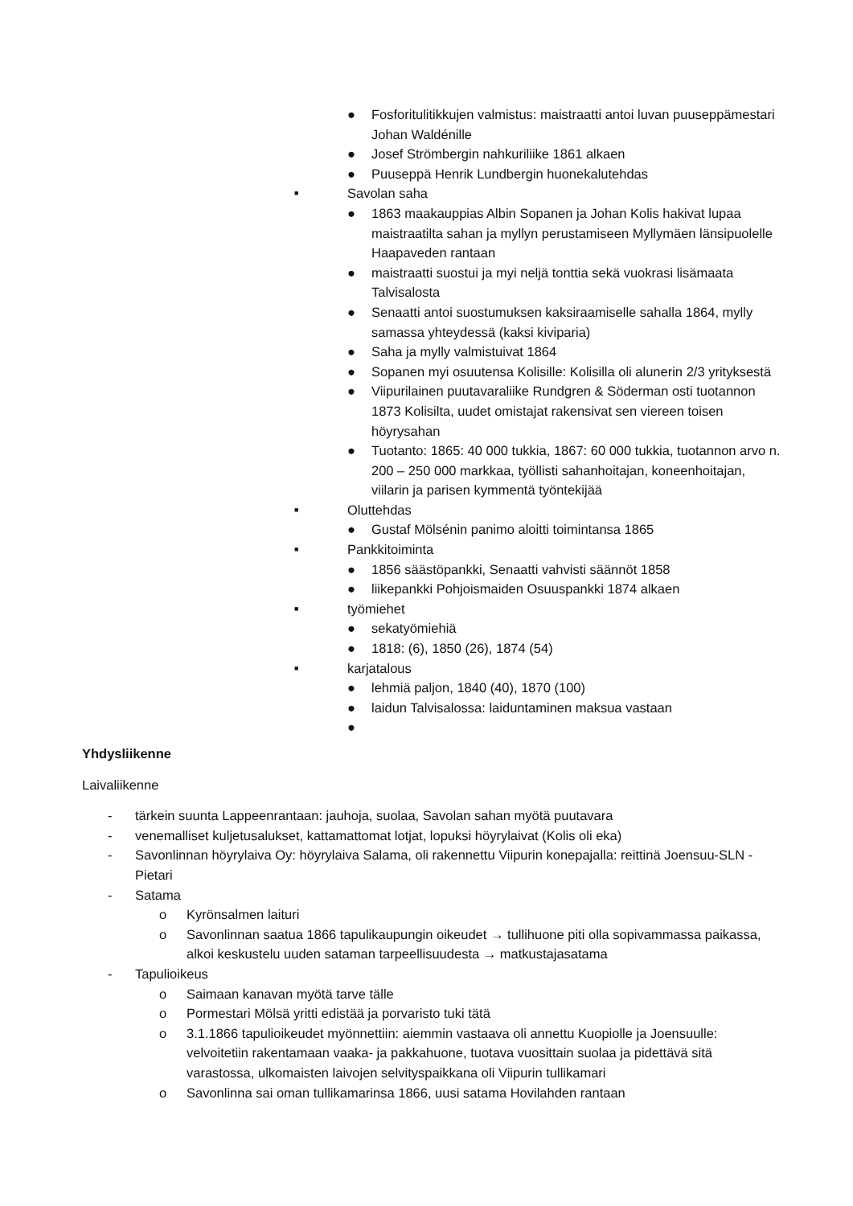● Fosforitulitikkujen valmistus: maistraatti antoi luvan puuseppämestari Johan Waldénille
● Josef Strömbergin nahkuriliike 1861 alkaen
● Puuseppä Henrik Lundbergin huonekalutehdas
■ Savolan saha
● 1863 maakauppias Albin Sopanen ja Johan Kolis hakivat lupaa maistraatilta sahan ja myllyn perustamiseen Myllymäen länsipuolelle Haapaveden rantaan
● maistraatti suostui ja myi neljä tonttia sekä vuokrasi lisämaata Talvisalosta
● Senaatti antoi suostumuksen kaksiraamiselle sahalla 1864, mylly samassa yhteydessä (kaksi kiviparia)
● Saha ja mylly valmistuivat 1864
● Sopanen myi osuutensa Kolisille: Kolisilla oli alunerin 2/3 yrityksestä
● Viipurilainen puutavaraliike Rundgren & Söderman osti tuotannon 1873 Kolisilta, uudet omistajat rakensivat sen viereen toisen höyrysahan
● Tuotanto: 1865: 40 000 tukkia, 1867: 60 000 tukkia, tuotannon arvo n. 200 – 250 000 markkaa, työllisti sahanhoitajan, koneenhoitajan, viilarin ja parisen kymmentä työntekijää
■ Oluttehdas
● Gustaf Mölsénin panimo aloitti toimintansa 1865
■ Pankkitoiminta
● 1856 säästöpankki, Senaatti vahvisti säännöt 1858
● liikepankki Pohjoismaiden Osuuspankki 1874 alkaen
■ työmiehet
● sekatyömiehiä
● 1818: (6), 1850 (26), 1874 (54)
■ karjatalous
● lehmiä paljon, 1840 (40), 1870 (100)
● laidun Talvisalossa: laiduntaminen maksua vastaan
●
Yhdysliikenne
Laivaliikenne
- tärkein suunta Lappeenrantaan: jauhoja, suolaa, Savolan sahan myötä puutavara
- venemalliset kuljetusalukset, kattamattomat lotjat, lopuksi höyrylaivat (Kolis oli eka)
- Savonlinnan höyrylaiva Oy: höyrylaiva Salama, oli rakennettu Viipurin konepajalla: reittinä Joensuu-SLN - Pietari
- Satama
o Kyrönsalmen laituri
o Savonlinnan saatua 1866 tapulikaupungin oikeudet → tullihuone piti olla sopivammassa paikassa, alkoi keskustelu uuden sataman tarpeellisuudesta → matkustajasatama
- Tapulioikeus
o Saimaan kanavan myötä tarve tälle
o Pormestari Mölsä yritti edistää ja porvaristo tuki tätä
o 3.1.1866 tapulioikeudet myönnettiin: aiemmin vastaava oli annettu Kuopiolle ja Joensuulle: velvoitetiin rakentamaan vaaka- ja pakkahuone, tuotava vuosittain suolaa ja pidettävä sitä varastossa, ulkomaisten laivojen selvityspaikkana oli Viipurin tullikamari
o Savonlinna sai oman tullikamarinsa 1866, uusi satama Hovilahden rantaan